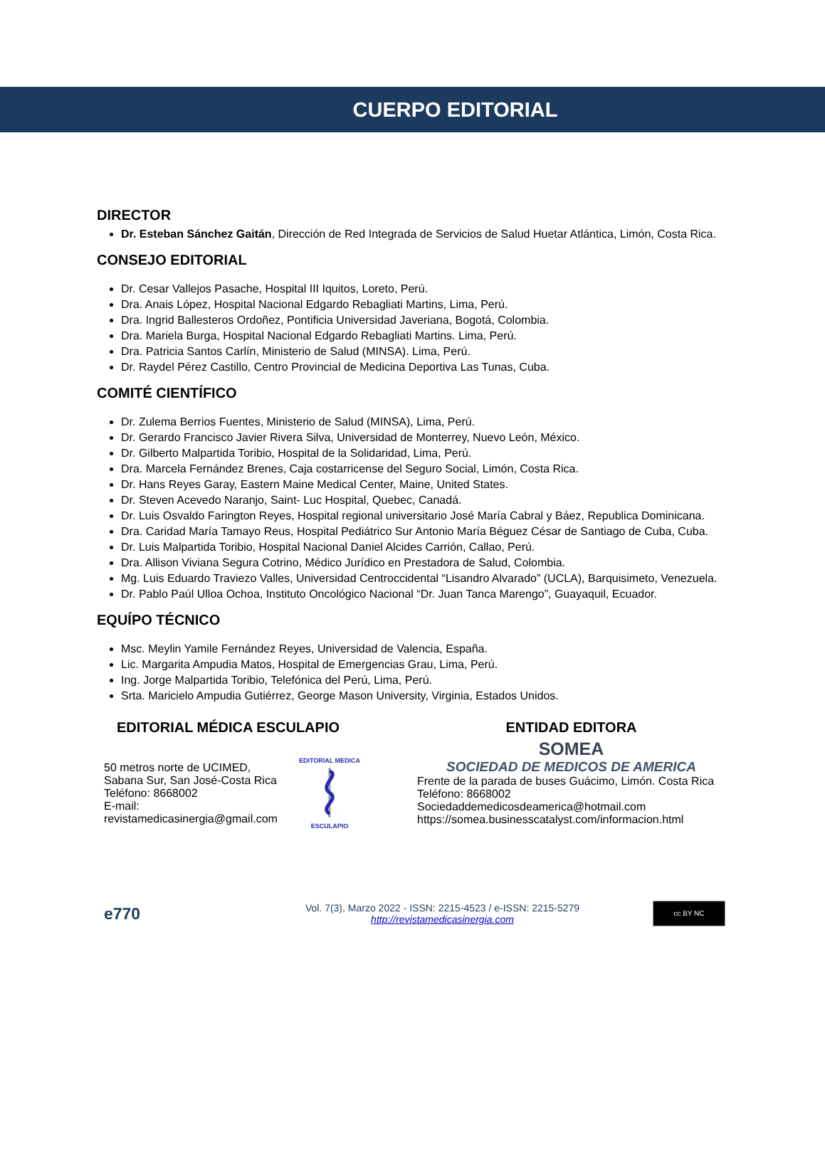CUERPO EDITORIAL
DIRECTOR
Dr. Esteban Sánchez Gaitán, Dirección de Red Integrada de Servicios de Salud Huetar Atlántica, Limón, Costa Rica.
CONSEJO EDITORIAL
Dr. Cesar Vallejos Pasache, Hospital III Iquitos, Loreto, Perú.
Dra. Anais López, Hospital Nacional Edgardo Rebagliati Martins, Lima, Perú.
Dra. Ingrid Ballesteros Ordoñez, Pontificia Universidad Javeriana, Bogotá, Colombia.
Dra. Mariela Burga, Hospital Nacional Edgardo Rebagliati Martins. Lima, Perú.
Dra. Patricia Santos Carlín, Ministerio de Salud (MINSA). Lima, Perú.
Dr. Raydel Pérez Castillo, Centro Provincial de Medicina Deportiva Las Tunas, Cuba.
COMITÉ CIENTÍFICO
Dr. Zulema Berrios Fuentes, Ministerio de Salud (MINSA), Lima, Perú.
Dr. Gerardo Francisco Javier Rivera Silva, Universidad de Monterrey, Nuevo León, México.
Dr. Gilberto Malpartida Toribio, Hospital de la Solidaridad, Lima, Perú.
Dra. Marcela Fernández Brenes, Caja costarricense del Seguro Social, Limón, Costa Rica.
Dr. Hans Reyes Garay, Eastern Maine Medical Center, Maine, United States.
Dr. Steven Acevedo Naranjo, Saint- Luc Hospital, Quebec, Canadá.
Dr. Luis Osvaldo Farington Reyes, Hospital regional universitario José María Cabral y Báez, Republica Dominicana.
Dra. Caridad María Tamayo Reus, Hospital Pediátrico Sur Antonio María Béguez César de Santiago de Cuba, Cuba.
Dr. Luis Malpartida Toribio, Hospital Nacional Daniel Alcides Carrión, Callao, Perú.
Dra. Allison Viviana Segura Cotrino, Médico Jurídico en Prestadora de Salud, Colombia.
Mg. Luis Eduardo Traviezo Valles, Universidad Centroccidental “Lisandro Alvarado” (UCLA), Barquisimeto, Venezuela.
Dr. Pablo Paúl Ulloa Ochoa, Instituto Oncológico Nacional “Dr. Juan Tanca Marengo”, Guayaquil, Ecuador.
EQUÍPO TÉCNICO
Msc. Meylin Yamile Fernández Reyes, Universidad de Valencia, España.
Lic. Margarita Ampudia Matos, Hospital de Emergencias Grau, Lima, Perú.
Ing. Jorge Malpartida Toribio, Telefónica del Perú, Lima, Perú.
Srta. Maricielo Ampudia Gutiérrez, George Mason University, Virginia, Estados Unidos.
EDITORIAL MÉDICA ESCULAPIO
50 metros norte de UCIMED,
Sabana Sur, San José-Costa Rica
Teléfono: 8668002
E-mail:
revistamedicasinergia@gmail.com
EDITORIAL MEDICA
ESCULAPIO
ENTIDAD EDITORA
SOMEA
SOCIEDAD DE MEDICOS DE AMERICA
Frente de la parada de buses Guácimo, Limón. Costa Rica
Teléfono: 8668002
Sociedaddemedicosdeamerica@hotmail.com
https://somea.businesscatalyst.com/informacion.html
e770
Vol. 7(3), Marzo 2022 - ISSN: 2215-4523 / e-ISSN: 2215-5279
http://revistamedicasinergia.com
cc BY NC